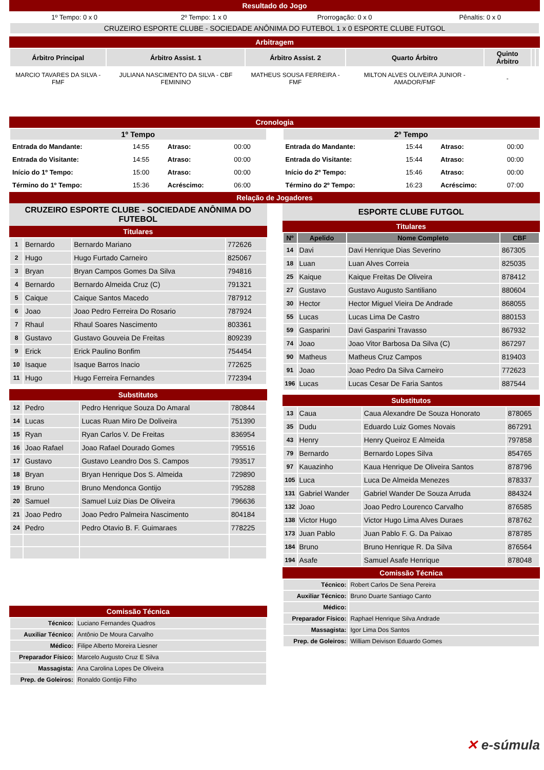Resultado do Jogo
| 1º Tempo: 0 x 0 | 2º Tempo: 1 x 0 | Prorrogação: 0 x 0 | Pênaltis: 0 x 0 |
| CRUZEIRO ESPORTE CLUBE - SOCIEDADE ANÔNIMA DO FUTEBOL 1 x 0 ESPORTE CLUBE FUTGOL | | | |
Arbitragem
| Árbitro Principal | Árbitro Assist. 1 | Árbitro Assist. 2 | Quarto Árbitro | Quinto Árbitro | | |
| --- | --- | --- | --- | --- | --- | --- |
| MARCIO TAVARES DA SILVA - FMF | JULIANA NASCIMENTO DA SILVA - CBF FEMININO | MATHEUS SOUSA FERREIRA - FMF | MILTON ALVES OLIVEIRA JUNIOR - AMADOR/FMF | - | | |
Cronologia
| 1º Tempo | | | |
| --- | --- | --- | --- |
| Entrada do Mandante: | 14:55 | Atraso: | 00:00 |
| Entrada do Visitante: | 14:55 | Atraso: | 00:00 |
| Início do 1º Tempo: | 15:00 | Atraso: | 00:00 |
| Término do 1º Tempo: | 15:36 | Acréscimo: | 06:00 |
| 2º Tempo | | | |
| --- | --- | --- | --- |
| Entrada do Mandante: | 15:44 | Atraso: | 00:00 |
| Entrada do Visitante: | 15:44 | Atraso: | 00:00 |
| Início do 2º Tempo: | 15:46 | Atraso: | 00:00 |
| Término do 2º Tempo: | 16:23 | Acréscimo: | 07:00 |
Relação de Jogadores
CRUZEIRO ESPORTE CLUBE - SOCIEDADE ANÔNIMA DO FUTEBOL
Titulares
| 1 | Bernardo | Bernardo Mariano | 772626 |
| 2 | Hugo | Hugo Furtado Carneiro | 825067 |
| 3 | Bryan | Bryan Campos Gomes Da Silva | 794816 |
| 4 | Bernardo | Bernardo Almeida Cruz (C) | 791321 |
| 5 | Caique | Caique Santos Macedo | 787912 |
| 6 | Joao | Joao Pedro Ferreira Do Rosario | 787924 |
| 7 | Rhaul | Rhaul Soares Nascimento | 803361 |
| 8 | Gustavo | Gustavo Gouveia De Freitas | 809239 |
| 9 | Erick | Erick Paulino Bonfim | 754454 |
| 10 | Isaque | Isaque Barros Inacio | 772625 |
| 11 | Hugo | Hugo Ferreira Fernandes | 772394 |
Substitutos
| 12 | Pedro | Pedro Henrique Souza Do Amaral | 780844 |
| 14 | Lucas | Lucas Ruan Miro De Doliveira | 751390 |
| 15 | Ryan | Ryan Carlos V. De Freitas | 836954 |
| 16 | Joao Rafael | Joao Rafael Dourado Gomes | 795516 |
| 17 | Gustavo | Gustavo Leandro Dos S. Campos | 793517 |
| 18 | Bryan | Bryan Henrique Dos S. Almeida | 729890 |
| 19 | Bruno | Bruno Mendonca Gontijo | 795288 |
| 20 | Samuel | Samuel Luiz Dias De Oliveira | 796636 |
| 21 | Joao Pedro | Joao Pedro Palmeira Nascimento | 804184 |
| 24 | Pedro | Pedro Otavio B. F. Guimaraes | 778225 |
Comissão Técnica
| Técnico: | Luciano Fernandes Quadros |
| Auxiliar Técnico: | Antônio De Moura Carvalho |
| Médico: | Filipe Alberto Moreira Liesner |
| Preparador Físico: | Marcelo Augusto Cruz E Silva |
| Massagista: | Ana Carolina Lopes De Oliveira |
| Prep. de Goleiros: | Ronaldo Gontijo Filho |
ESPORTE CLUBE FUTGOL
Titulares
| Nº | Apelido | Nome Completo | CBF |
| --- | --- | --- | --- |
| 14 | Davi | Davi Henrique Dias Severino | 867305 |
| 18 | Luan | Luan Alves Correia | 825035 |
| 25 | Kaique | Kaique Freitas De Oliveira | 878412 |
| 27 | Gustavo | Gustavo Augusto Santiliano | 880604 |
| 30 | Hector | Hector Miguel Vieira De Andrade | 868055 |
| 55 | Lucas | Lucas Lima De Castro | 880153 |
| 59 | Gasparini | Davi Gasparini Travasso | 867932 |
| 74 | Joao | Joao Vitor Barbosa Da Silva (C) | 867297 |
| 90 | Matheus | Matheus Cruz Campos | 819403 |
| 91 | Joao | Joao Pedro Da Silva Carneiro | 772623 |
| 196 | Lucas | Lucas Cesar De Faria Santos | 887544 |
Substitutos
| 13 | Caua | Caua Alexandre De Souza Honorato | 878065 |
| 35 | Dudu | Eduardo Luiz Gomes Novais | 867291 |
| 43 | Henry | Henry Queiroz E Almeida | 797858 |
| 79 | Bernardo | Bernardo Lopes Silva | 854765 |
| 97 | Kauazinho | Kaua Henrique De Oliveira Santos | 878796 |
| 105 | Luca | Luca De Almeida Menezes | 878337 |
| 131 | Gabriel Wander | Gabriel Wander De Souza Arruda | 884324 |
| 132 | Joao | Joao Pedro Lourenco Carvalho | 876585 |
| 138 | Victor Hugo | Victor Hugo Lima Alves Duraes | 878762 |
| 173 | Juan Pablo | Juan Pablo F. G. Da Paixao | 878785 |
| 184 | Bruno | Bruno Henrique R. Da Silva | 876564 |
| 194 | Asafe | Samuel Asafe Henrique | 878048 |
Comissão Técnica
| Técnico: | Robert Carlos De Sena Pereira |
| Auxiliar Técnico: | Bruno Duarte Santiago Canto |
| Médico: | |
| Preparador Físico: | Raphael Henrique Silva Andrade |
| Massagista: | Igor Lima Dos Santos |
| Prep. de Goleiros: | William Deivison Eduardo Gomes |
✕ e-súmula